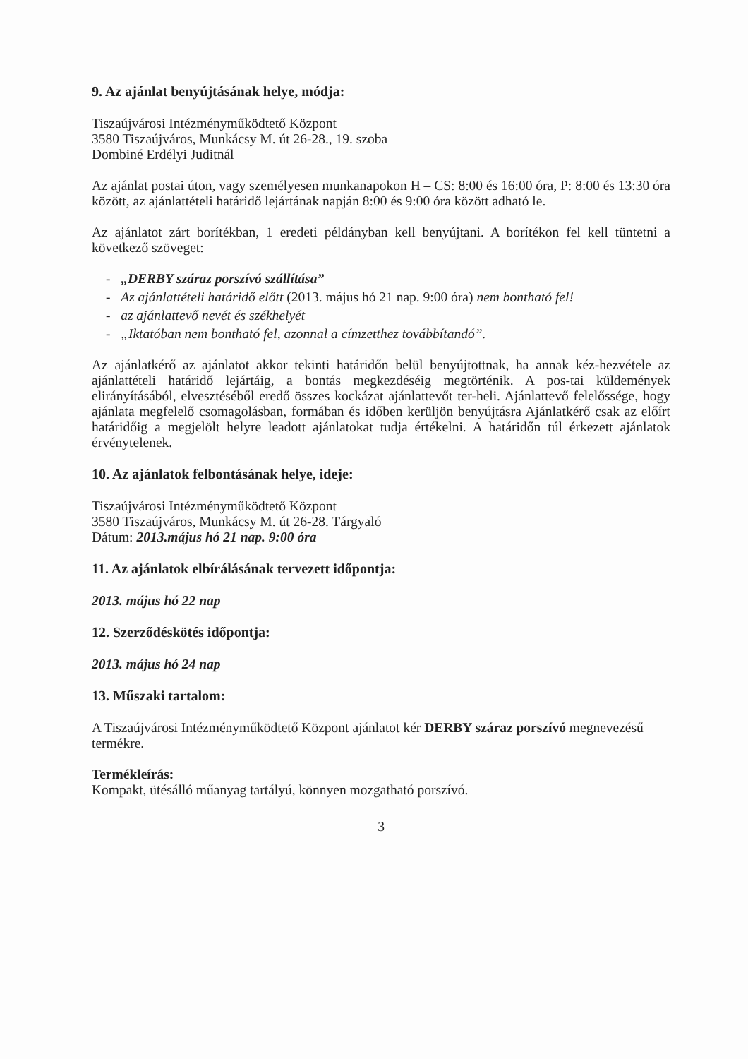9. Az ajánlat benyújtásának helye, módja:
Tiszaújvárosi Intézményműködtető Központ
3580 Tiszaújváros, Munkácsy M. út 26-28., 19. szoba
Dombiné Erdélyi Juditnál
Az ajánlat postai úton, vagy személyesen munkanapokon H – CS: 8:00 és 16:00 óra, P: 8:00 és 13:30 óra között, az ajánlattételi határidő lejártának napján 8:00 és 9:00 óra között adható le.
Az ajánlatot zárt borítékban, 1 eredeti példányban kell benyújtani. A borítékon fel kell tüntetni a következő szöveget:
- „DERBY száraz porszívó szállítása”
- Az ajánlattételi határidő előtt (2013. május hó 21 nap. 9:00 óra) nem bontható fel!
- az ajánlattevő nevét és székhelyét
- „Iktatóban nem bontható fel, azonnal a címzetthez továbbítandó”.
Az ajánlatkérő az ajánlatot akkor tekinti határidőn belül benyújtottnak, ha annak kéz-hezvétele az ajánlattételi határidő lejártáig, a bontás megkezdéséig megtörténik. A pos-tai küldemények elirányításából, elvesztéséből eredő összes kockázat ajánlattevőt ter-heli. Ajánlattevő felelőssége, hogy ajánlata megfelelő csomagolásban, formában és időben kerüljön benyújtásra Ajánlatkérő csak az előírt határidőig a megjelölt helyre leadott ajánlatokat tudja értékelni. A határidőn túl érkezett ajánlatok érvénytelenek.
10. Az ajánlatok felbontásának helye, ideje:
Tiszaújvárosi Intézményműködtető Központ
3580 Tiszaújváros, Munkácsy M. út 26-28. Tárgyaló
Dátum: 2013.május hó 21 nap. 9:00 óra
11. Az ajánlatok elbírálásának tervezett időpontja:
2013. május hó 22 nap
12. Szerződéskötés időpontja:
2013. május hó 24 nap
13. Műszaki tartalom:
A Tiszaújvárosi Intézményműködtető Központ ajánlatot kér DERBY száraz porszívó megnevezésű termékre.
Termékleírás:
Kompakt, ütésálló műanyag tartályú, könnyen mozgatható porszívó.
3